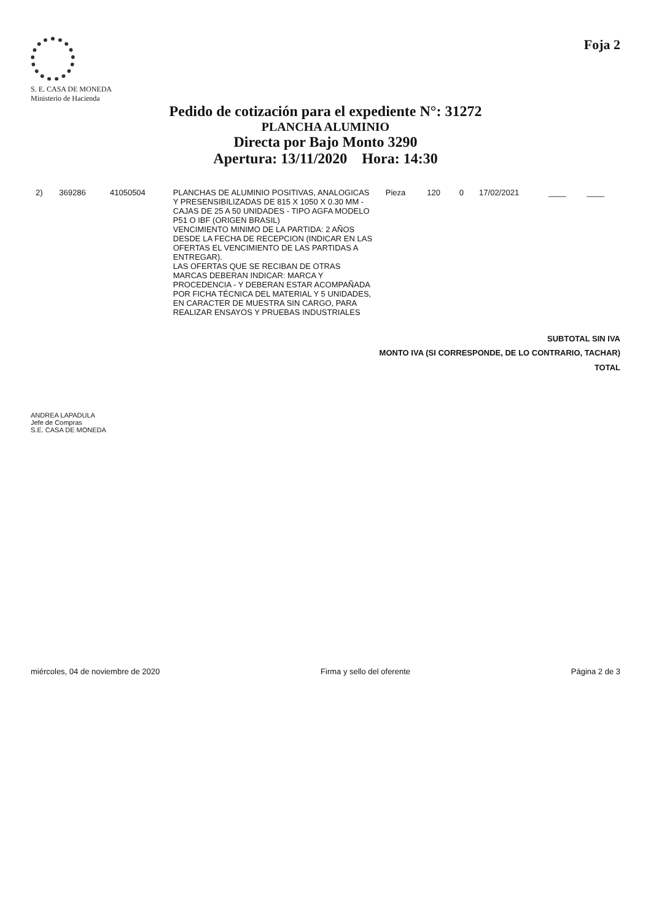S. E. CASA DE MONEDA
Ministerio de Hacienda
Foja 2
Pedido de cotización para el expediente N°: 31272
PLANCHA ALUMINIO
Directa por Bajo Monto 3290
Apertura: 13/11/2020 Hora: 14:30
| 2) | 369286 | 41050504 | PLANCHAS DE ALUMINIO POSITIVAS, ANALOGICAS Y PRESENSIBILIZADAS DE 815 X 1050 X 0.30 MM - CAJAS DE 25 A 50 UNIDADES - TIPO AGFA MODELO P51 O IBF (ORIGEN BRASIL) VENCIMIENTO MINIMO DE LA PARTIDA: 2 AÑOS DESDE LA FECHA DE RECEPCION (INDICAR EN LAS OFERTAS EL VENCIMIENTO DE LAS PARTIDAS A ENTREGAR). LAS OFERTAS QUE SE RECIBAN DE OTRAS MARCAS DEBERAN INDICAR: MARCA Y PROCEDENCIA - Y DEBERAN ESTAR ACOMPAÑADA POR FICHA TÉCNICA DEL MATERIAL Y 5 UNIDADES, EN CARACTER DE MUESTRA SIN CARGO, PARA REALIZAR ENSAYOS Y PRUEBAS INDUSTRIALES | Pieza | 120 | 0 | 17/02/2021 | ____ | ____ |
SUBTOTAL SIN IVA
MONTO IVA (SI CORRESPONDE, DE LO CONTRARIO, TACHAR)
TOTAL
ANDREA LAPADULA
Jefe de Compras
S.E. CASA DE MONEDA
miércoles, 04 de noviembre de 2020 Firma y sello del oferente Página 2 de 3